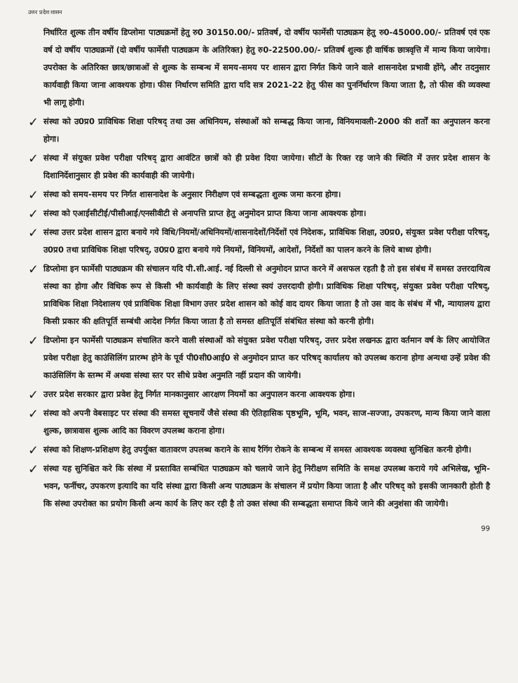उत्तर प्रदेश शासन
निर्धारित शुल्क तीन वर्षीय डिप्लोमा पाठ्यक्रमों हेतु रु0 30150.00/- प्रतिवर्ष, दो वर्षीय फार्मेसी पाठ्यक्रम हेतु रु0-45000.00/- प्रतिवर्ष एवं एक वर्ष दो वर्षीय पाठ्यक्रमों (दो वर्षीय फार्मेसी पाठ्यक्रम के अतिरिक्त) हेतु रु0-22500.00/- प्रतिवर्ष शुल्क ही वार्षिक छात्रवृत्ति में मान्य किया जायेगा। उपरोक्त के अतिरिक्त छात्र/छात्राओं से शुल्क के सम्बन्ध में समय-समय पर शासन द्वारा निर्गत किये जाने वाले शासनादेश प्रभावी होंगे, और तदनुसार कार्यवाही किया जाना आवश्यक होगा। फीस निर्धारण समिति द्वारा यदि सत्र 2021-22 हेतु फीस का पुनर्निर्धारण किया जाता है, तो फीस की व्यवस्था भी लागू होगी।
✓
संस्था को उ0प्र0 प्राविधिक शिक्षा परिषद् तथा उस अधिनियम, संस्थाओं को सम्बद्ध किया जाना, विनियमावली-2000 की शर्तों का अनुपालन करना होगा।
✓
संस्था में संयुक्त प्रवेश परीक्षा परिषद् द्वारा आवंटित छात्रों को ही प्रवेश दिया जायेगा। सीटों के रिक्त रह जाने की स्थिति में उत्तर प्रदेश शासन के दिशानिर्देशानुसार ही प्रवेश की कार्यवाही की जायेगी।
✓
संस्था को समय-समय पर निर्गत शासनादेश के अनुसार निरीक्षण एवं सम्बद्धता शुल्क जमा करना होगा।
✓
संस्था को एआईसीटीई/पीसीआई/एनसीवीटी से अनापत्ति प्राप्त हेतु अनुमोदन प्राप्त किया जाना आवश्यक होगा।
✓
संस्था उत्तर प्रदेश शासन द्वारा बनाये गये विधि/नियमों/अधिनियमों/शासनादेशों/निर्देशों एवं निदेशक, प्राविधिक शिक्षा, उ0प्र0, संयुक्त प्रवेश परीक्षा परिषद्, उ0प्र0 तथा प्राविधिक शिक्षा परिषद्, उ0प्र0 द्वारा बनाये गये नियमों, विनियमों, आदेशों, निर्देशों का पालन करने के लिये बाध्य होगी।
✓
डिप्लोमा इन फार्मेसी पाठ्यक्रम की संचालन यदि पी.सी.आई. नई दिल्ली से अनुमोदन प्राप्त करने में असफल रहती है तो इस संबंध में समस्त उत्तरदायित्व संस्था का होगा और विधिक रूप से किसी भी कार्यवाही के लिए संस्था स्वयं उत्तरदायी होगी। प्राविधिक शिक्षा परिषद्, संयुक्त प्रवेश परीक्षा परिषद्, प्राविधिक शिक्षा निदेशालय एवं प्राविधिक शिक्षा विभाग उत्तर प्रदेश शासन को कोई वाद दायर किया जाता है तो उस वाद के संबंध में भी, न्यायालय द्वारा किसी प्रकार की क्षतिपूर्ति सम्बंधी आदेश निर्गत किया जाता है तो समस्त क्षतिपूर्ति संबंधित संस्था को करनी होगी।
✓
डिप्लोमा इन फार्मेसी पाठ्यक्रम संचालित करने वाली संस्थाओं को संयुक्त प्रवेश परीक्षा परिषद्, उत्तर प्रदेश लखनऊ द्वारा वर्तमान वर्ष के लिए आयोजित प्रवेश परीक्षा हेतु काउंसिलिंग प्रारम्भ होने के पूर्व पी0सी0आई0 से अनुमोदन प्राप्त कर परिषद् कार्यालय को उपलब्ध कराना होगा अन्यथा उन्हें प्रवेश की काउंसिलिंग के स्तम्भ में अथवा संस्था स्तर पर सीधे प्रवेश अनुमति नहीं प्रदान की जायेगी।
✓
उत्तर प्रदेश सरकार द्वारा प्रवेश हेतु निर्गत मानकानुसार आरक्षण नियमों का अनुपालन करना आवश्यक होगा।
✓
संस्था को अपनी वेबसाइट पर संस्था की समस्त सूचनायें जैसे संस्था की ऐतिहासिक पृष्ठभूमि, भूमि, भवन, साज-सज्जा, उपकरण, मान्य किया जाने वाला शुल्क, छात्रावास शुल्क आदि का विवरण उपलब्ध कराना होगा।
✓
संस्था को शिक्षण-प्रशिक्षण हेतु उपर्युक्त वातावरण उपलब्ध कराने के साथ रैगिंग रोकने के सम्बन्ध में समस्त आवश्यक व्यवस्था सुनिश्चित करनी होगी।
✓
संस्था यह सुनिश्चित करे कि संस्था में प्रस्तावित सम्बंधित पाठ्यक्रम को चलाये जाने हेतु निरीक्षण समिति के समक्ष उपलब्ध कराये गये अभिलेख, भूमि-भवन, फर्नीचर, उपकरण इत्यादि का यदि संस्था द्वारा किसी अन्य पाठ्यक्रम के संचालन में प्रयोग किया जाता है और परिषद् को इसकी जानकारी होती है कि संस्था उपरोक्त का प्रयोग किसी अन्य कार्य के लिए कर रही है तो उक्त संस्था की सम्बद्धता समाप्त किये जाने की अनुशंसा की जायेगी।
99